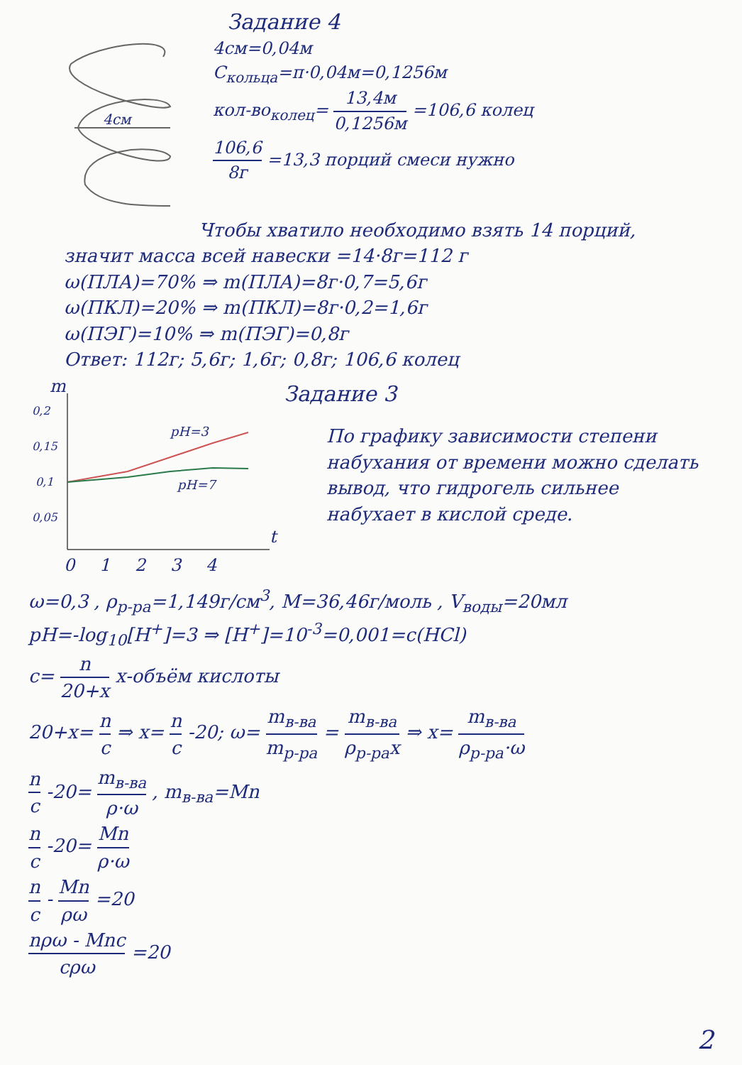4см
Задание 4
4см=0,04м
С<sub>кольца</sub>=π·0,04м=0,1256м
кол-во<sub>колец</sub>= 13,4м 0,1256м =106,6 колец
106,6 8г =13,3 порций смеси нужно
Чтобы хватило необходимо взять 14 порций,
значит масса всей навески =14·8г=112 г
ω(ПЛА)=70% ⇒ m(ПЛА)=8г·0,7=5,6г
ω(ПКЛ)=20% ⇒ m(ПКЛ)=8г·0,2=1,6г
ω(ПЭГ)=10% ⇒ m(ПЭГ)=0,8г
Ответ: 112г; 5,6г; 1,6г; 0,8г; 106,6 колец
m
0,2
0,15
0,1
0,05
pH=3
pH=7
t
0
1
2
3
4
Задание 3
По графику зависимости степени набухания от времени можно сделать вывод, что гидрогель сильнее набухает в кислой среде.
ω=0,3 , ρ<sub>р-ра</sub>=1,149г/см<sup>3</sup>, M=36,46г/моль , V<sub>воды</sub>=20мл
pH=-log<sub>10</sub>[H<sup>+</sup>]=3 ⇒ [H<sup>+</sup>]=10<sup>-3</sup>=0,001=c(HCl)
c= n 20+x x-объём кислоты
20+x= n c ⇒ x= n c -20; ω= m<sub>в-ва</sub> m<sub>р-ра</sub> = m<sub>в-ва</sub> ρ<sub>р-ра</sub>x ⇒ x= m<sub>в-ва</sub> ρ<sub>р-ра</sub>·ω
n c -20= m<sub>в-ва</sub> ρ·ω , m<sub>в-ва</sub>=Mn
n c -20= Mn ρ·ω
n c - Mn ρω =20
nρω - Mnc cρω =20
2